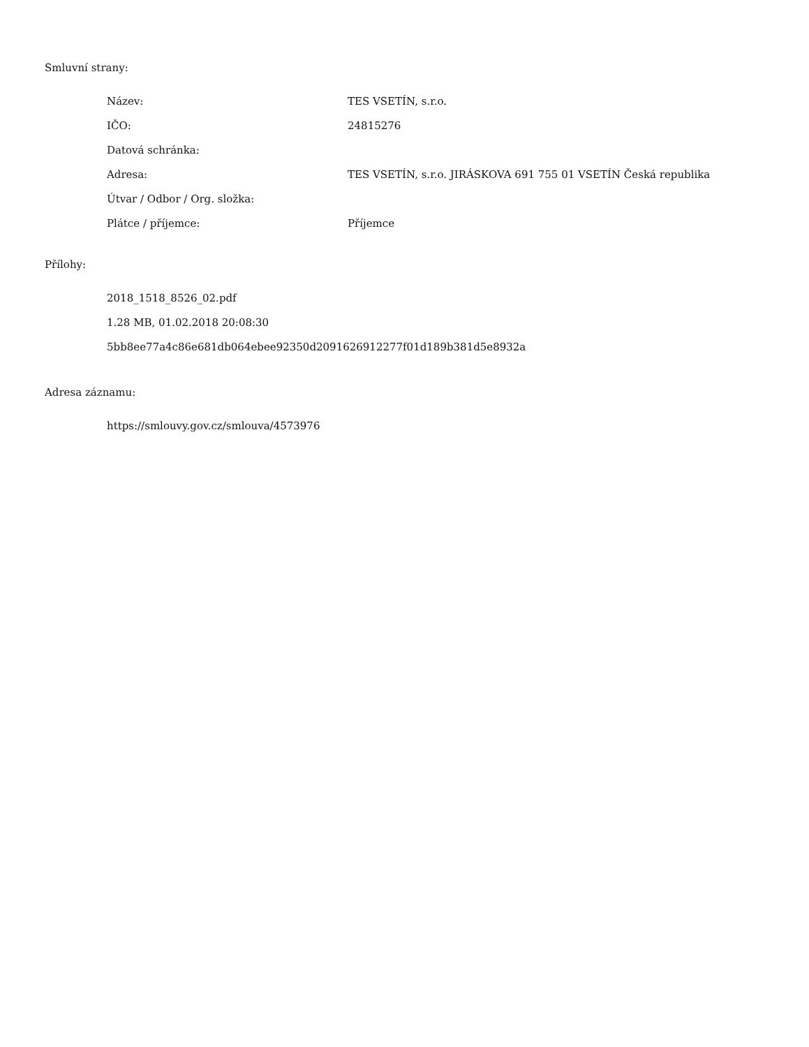Smluvní strany:
| Název: | TES VSETÍN, s.r.o. |
| IČO: | 24815276 |
| Datová schránka: | |
| Adresa: | TES VSETÍN, s.r.o. JIRÁSKOVA 691 755 01 VSETÍN Česká republika |
| Útvar / Odbor / Org. složka: | |
| Plátce / příjemce: | Příjemce |
Přílohy:
2018_1518_8526_02.pdf
1.28 MB, 01.02.2018 20:08:30
5bb8ee77a4c86e681db064ebee92350d2091626912277f01d189b381d5e8932a
Adresa záznamu:
https://smlouvy.gov.cz/smlouva/4573976